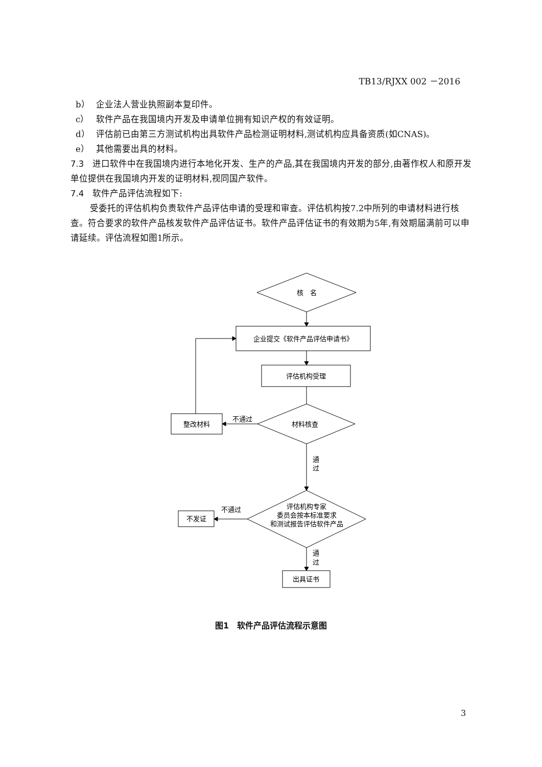TB13/RJXX 002 －2016
b） 企业法人营业执照副本复印件。
c） 软件产品在我国境内开发及申请单位拥有知识产权的有效证明。
d） 评估前已由第三方测试机构出具软件产品检测证明材料,测试机构应具备资质(如CNAS)。
e） 其他需要出具的材料。
7.3　进口软件中在我国境内进行本地化开发、生产的产品,其在我国境内开发的部分,由著作权人和原开发单位提供在我国境内开发的证明材料,视同国产软件。
7.4　软件产品评估流程如下:
受委托的评估机构负责软件产品评估申请的受理和审查。评估机构按7.2中所列的申请材料进行核查。符合要求的软件产品核发软件产品评估证书。软件产品评估证书的有效期为5年,有效期届满前可以申请延续。评估流程如图1所示。
核　名
企业提交《软件产品评估申请书》
评估机构受理
材料核查
不通过
整改材料
通
过
评估机构专家
委员会按本标准要求
和测试报告评估软件产品
不通过
不发证
通
过
出具证书
图1　软件产品评估流程示意图
3